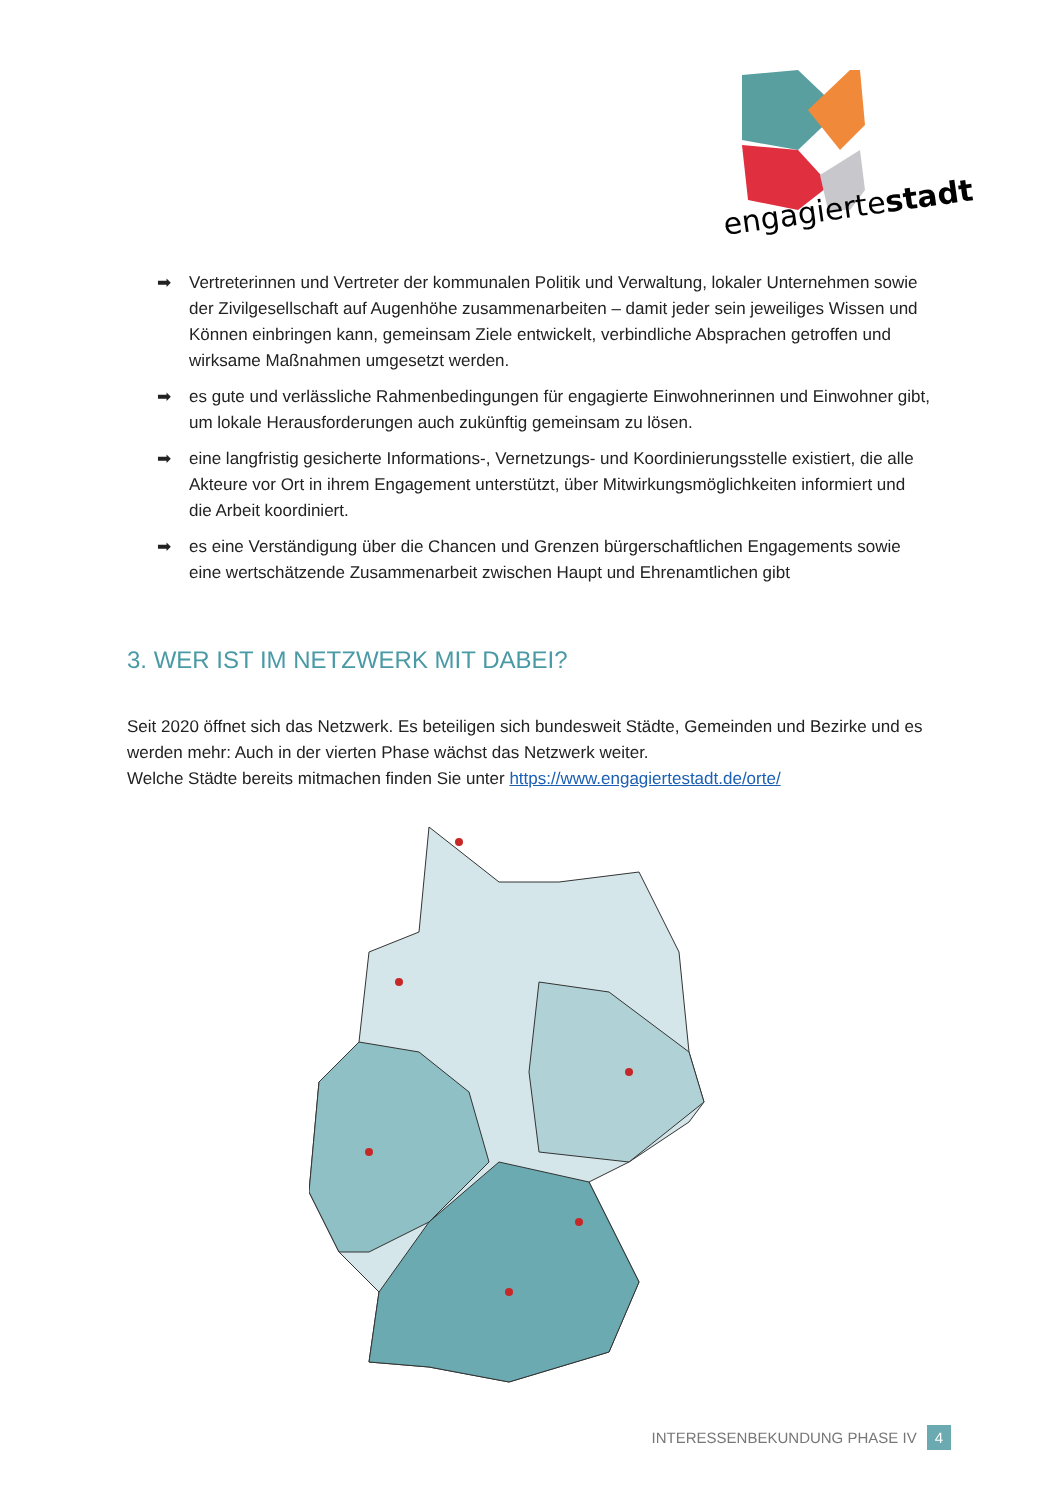engagiertestadt
➡ Vertreterinnen und Vertreter der kommunalen Politik und Verwaltung, lokaler Unternehmen sowie der Zivilgesellschaft auf Augenhöhe zusammenarbeiten – damit jeder sein jeweiliges Wissen und Können einbringen kann, gemeinsam Ziele entwickelt, verbindliche Absprachen getroffen und wirksame Maßnahmen umgesetzt werden.
➡ es gute und verlässliche Rahmenbedingungen für engagierte Einwohnerinnen und Einwohner gibt, um lokale Herausforderungen auch zukünftig gemeinsam zu lösen.
➡ eine langfristig gesicherte Informations-, Vernetzungs- und Koordinierungsstelle existiert, die alle Akteure vor Ort in ihrem Engagement unterstützt, über Mitwirkungsmöglichkeiten informiert und die Arbeit koordiniert.
➡ es eine Verständigung über die Chancen und Grenzen bürgerschaftlichen Engagements sowie eine wertschätzende Zusammenarbeit zwischen Haupt und Ehrenamtlichen gibt
3. WER IST IM NETZWERK MIT DABEI?
Seit 2020 öffnet sich das Netzwerk. Es beteiligen sich bundesweit Städte, Gemeinden und Bezirke und es werden mehr: Auch in der vierten Phase wächst das Netzwerk weiter.
Welche Städte bereits mitmachen finden Sie unter https://www.engagiertestadt.de/orte/
INTERESSENBEKUNDUNG PHASE IV 4